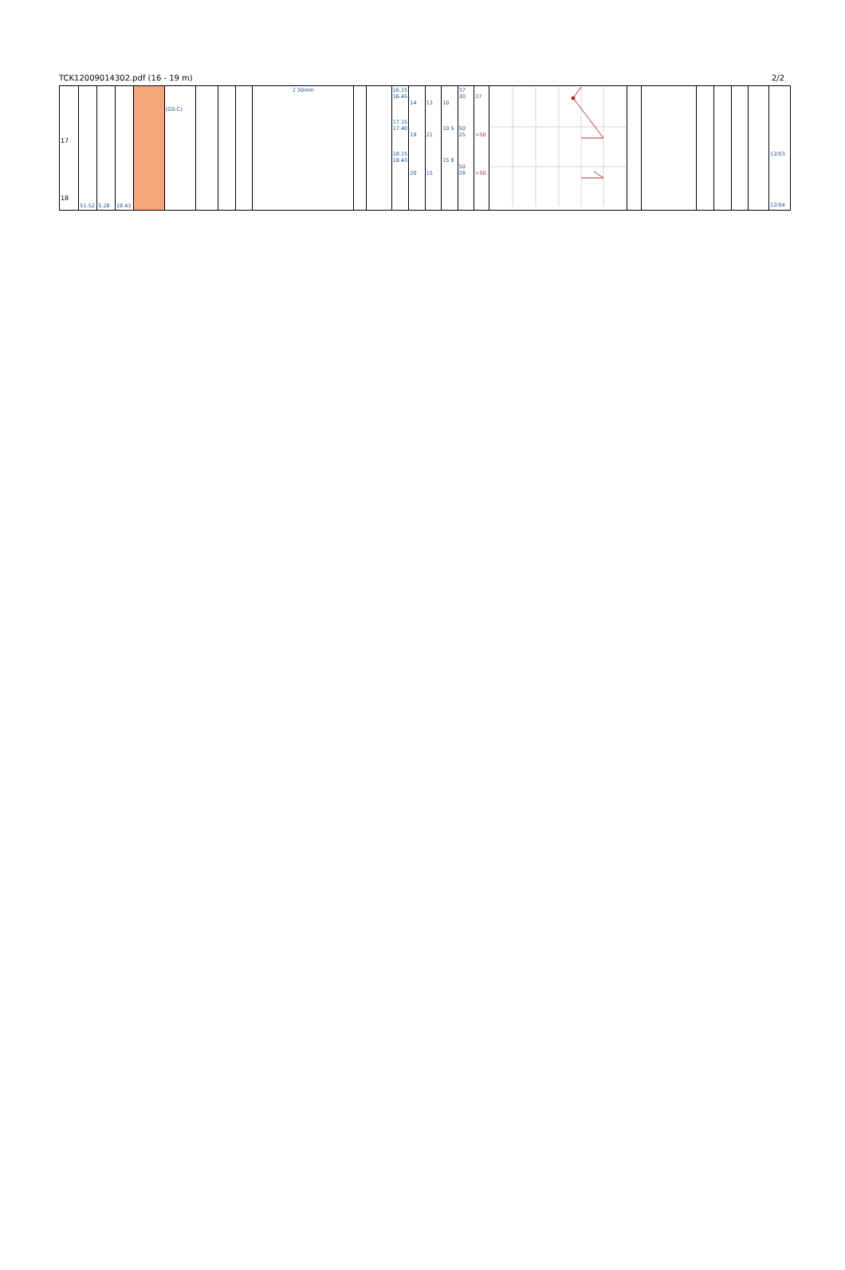TCK12009014302.pdf (16 - 19 m) 2/2
| 17 18 | 51.52 | 5.28 | 18.43 | | (GS-C) | | | | 2 50mm | | | 16.15 16.45 17.15 17.40 18.15 18.43 | 14 19 20 | 13 21 15 | 10 10 5 15 8 | 37 30 50 25 50 28 | 37 >50 >50 | | | | | | | | 12/03 12/04 |